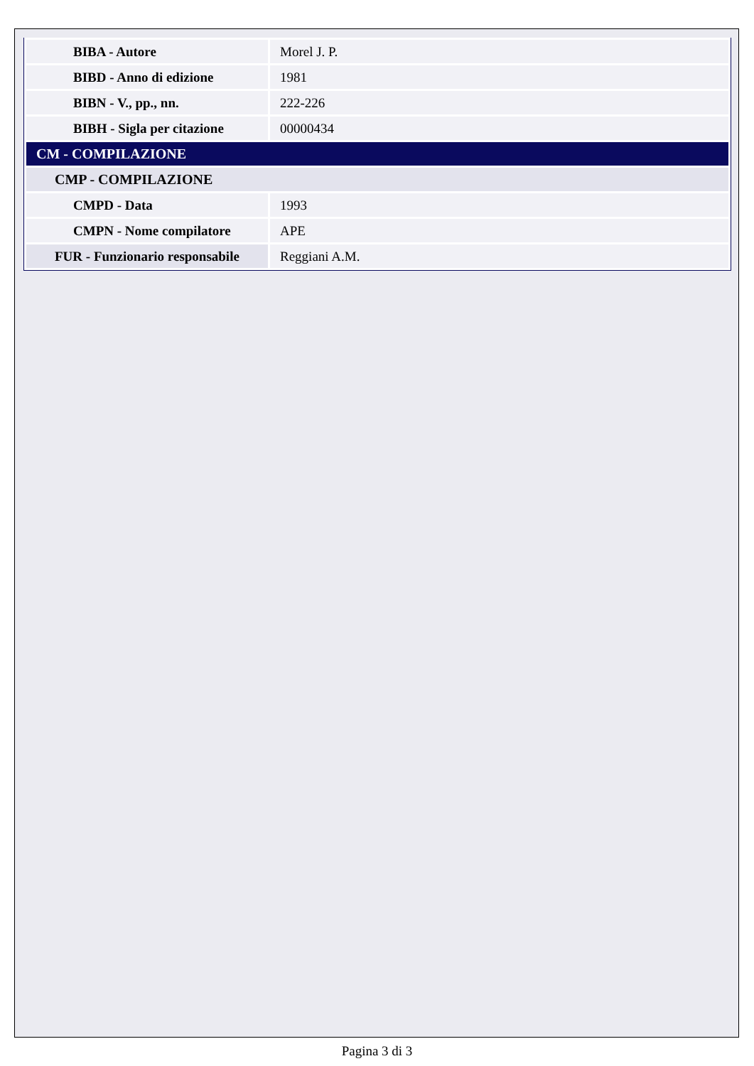| BIBA - Autore | Morel J. P. |
| BIBD - Anno di edizione | 1981 |
| BIBN - V., pp., nn. | 222-226 |
| BIBH - Sigla per citazione | 00000434 |
| CM - COMPILAZIONE | |
| CMP - COMPILAZIONE | |
| CMPD - Data | 1993 |
| CMPN - Nome compilatore | APE |
| FUR - Funzionario responsabile | Reggiani A.M. |
Pagina 3 di 3